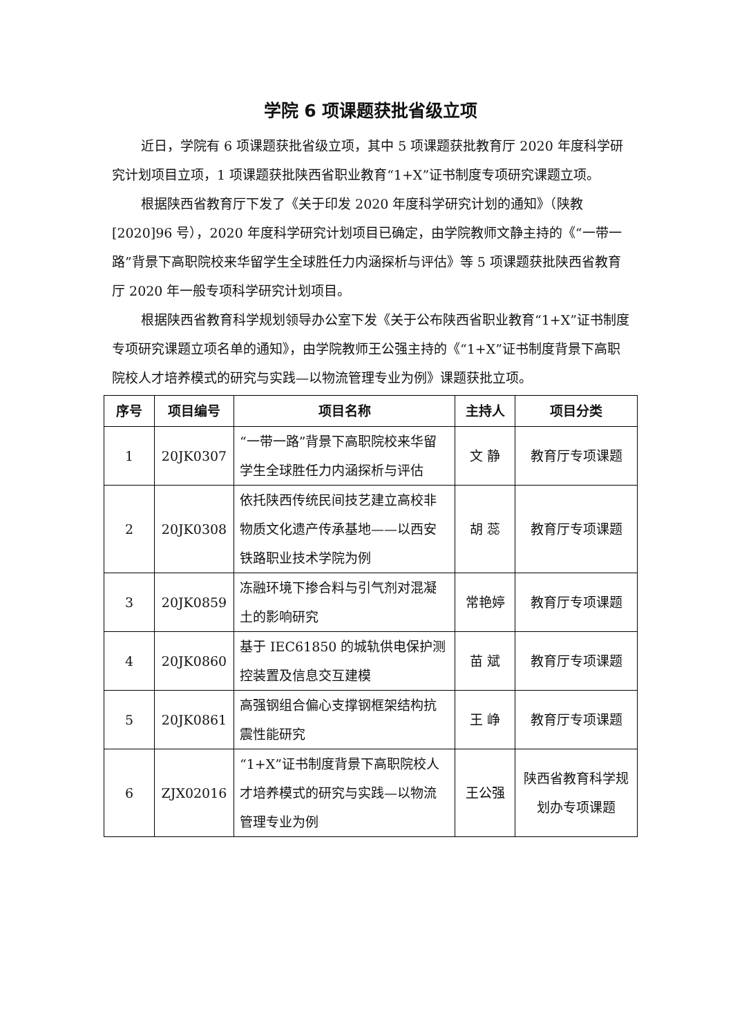学院 6 项课题获批省级立项
近日，学院有 6 项课题获批省级立项，其中 5 项课题获批教育厅 2020 年度科学研究计划项目立项，1 项课题获批陕西省职业教育“1+X”证书制度专项研究课题立项。
根据陕西省教育厅下发了《关于印发 2020 年度科学研究计划的通知》（陕教[2020]96 号），2020 年度科学研究计划项目已确定，由学院教师文静主持的《“一带一路”背景下高职院校来华留学生全球胜任力内涵探析与评估》等 5 项课题获批陕西省教育厅 2020 年一般专项科学研究计划项目。
根据陕西省教育科学规划领导办公室下发《关于公布陕西省职业教育“1+X”证书制度专项研究课题立项名单的通知》，由学院教师王公强主持的《“1+X”证书制度背景下高职院校人才培养模式的研究与实践—以物流管理专业为例》课题获批立项。
| 序号 | 项目编号 | 项目名称 | 主持人 | 项目分类 |
| --- | --- | --- | --- | --- |
| 1 | 20JK0307 | “一带一路”背景下高职院校来华留学生全球胜任力内涵探析与评估 | 文 静 | 教育厅专项课题 |
| 2 | 20JK0308 | 依托陕西传统民间技艺建立高校非物质文化遗产传承基地——以西安铁路职业技术学院为例 | 胡 蕊 | 教育厅专项课题 |
| 3 | 20JK0859 | 冻融环境下掺合料与引气剂对混凝土的影响研究 | 常艳婷 | 教育厅专项课题 |
| 4 | 20JK0860 | 基于 IEC61850 的城轨供电保护测控装置及信息交互建模 | 苗 斌 | 教育厅专项课题 |
| 5 | 20JK0861 | 高强钢组合偏心支撑钢框架结构抗震性能研究 | 王 峥 | 教育厅专项课题 |
| 6 | ZJX02016 | “1+X”证书制度背景下高职院校人才培养模式的研究与实践—以物流管理专业为例 | 王公强 | 陕西省教育科学规划办专项课题 |